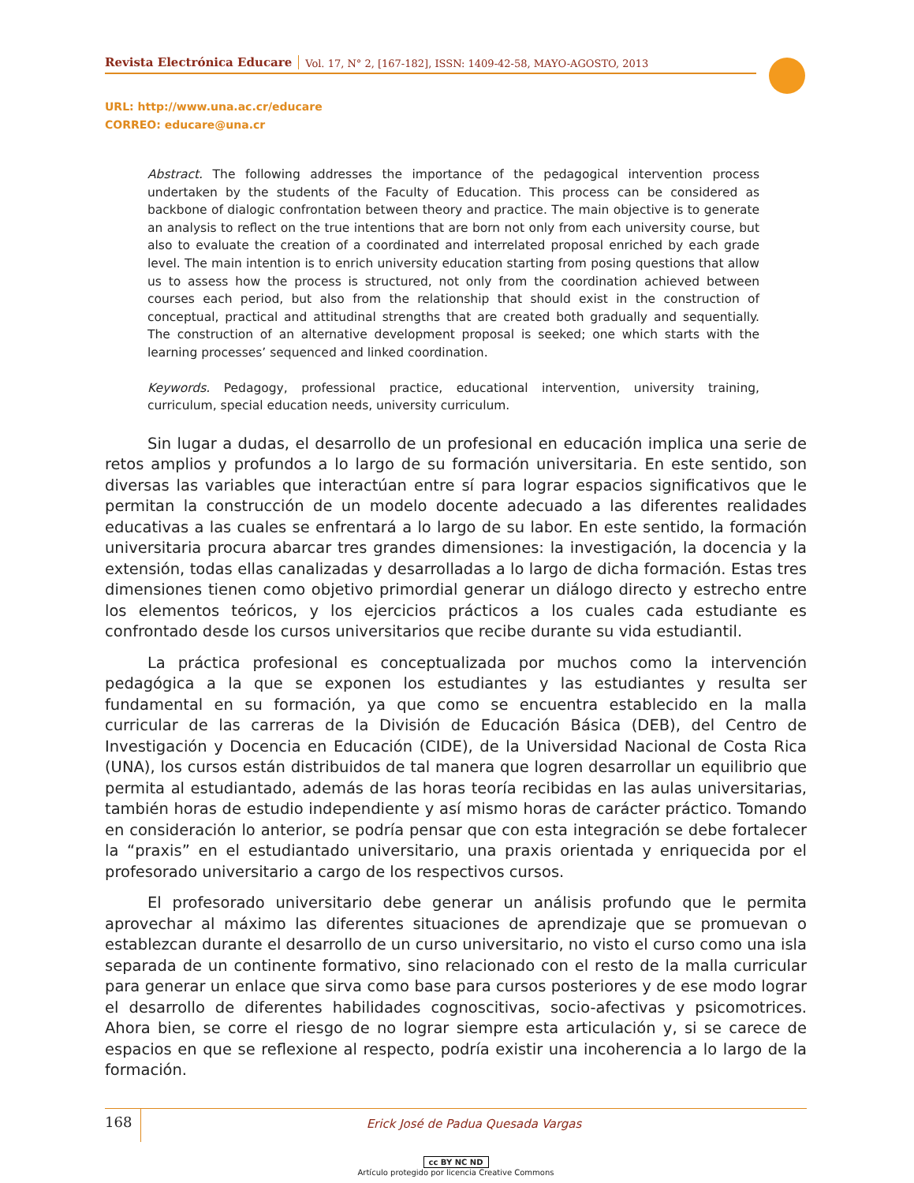Revista Electrónica Educare
Vol. 17, N° 2, [167-182], ISSN: 1409-42-58, MAYO-AGOSTO, 2013
URL: http://www.una.ac.cr/educare
CORREO: educare@una.cr
Abstract. The following addresses the importance of the pedagogical intervention process undertaken by the students of the Faculty of Education. This process can be considered as backbone of dialogic confrontation between theory and practice. The main objective is to generate an analysis to reflect on the true intentions that are born not only from each university course, but also to evaluate the creation of a coordinated and interrelated proposal enriched by each grade level. The main intention is to enrich university education starting from posing questions that allow us to assess how the process is structured, not only from the coordination achieved between courses each period, but also from the relationship that should exist in the construction of conceptual, practical and attitudinal strengths that are created both gradually and sequentially. The construction of an alternative development proposal is seeked; one which starts with the learning processes’ sequenced and linked coordination.
Keywords. Pedagogy, professional practice, educational intervention, university training, curriculum, special education needs, university curriculum.
Sin lugar a dudas, el desarrollo de un profesional en educación implica una serie de retos amplios y profundos a lo largo de su formación universitaria. En este sentido, son diversas las variables que interactúan entre sí para lograr espacios significativos que le permitan la construcción de un modelo docente adecuado a las diferentes realidades educativas a las cuales se enfrentará a lo largo de su labor. En este sentido, la formación universitaria procura abarcar tres grandes dimensiones: la investigación, la docencia y la extensión, todas ellas canalizadas y desarrolladas a lo largo de dicha formación. Estas tres dimensiones tienen como objetivo primordial generar un diálogo directo y estrecho entre los elementos teóricos, y los ejercicios prácticos a los cuales cada estudiante es confrontado desde los cursos universitarios que recibe durante su vida estudiantil.
La práctica profesional es conceptualizada por muchos como la intervención pedagógica a la que se exponen los estudiantes y las estudiantes y resulta ser fundamental en su formación, ya que como se encuentra establecido en la malla curricular de las carreras de la División de Educación Básica (DEB), del Centro de Investigación y Docencia en Educación (CIDE), de la Universidad Nacional de Costa Rica (UNA), los cursos están distribuidos de tal manera que logren desarrollar un equilibrio que permita al estudiantado, además de las horas teoría recibidas en las aulas universitarias, también horas de estudio independiente y así mismo horas de carácter práctico. Tomando en consideración lo anterior, se podría pensar que con esta integración se debe fortalecer la “praxis” en el estudiantado universitario, una praxis orientada y enriquecida por el profesorado universitario a cargo de los respectivos cursos.
El profesorado universitario debe generar un análisis profundo que le permita aprovechar al máximo las diferentes situaciones de aprendizaje que se promuevan o establezcan durante el desarrollo de un curso universitario, no visto el curso como una isla separada de un continente formativo, sino relacionado con el resto de la malla curricular para generar un enlace que sirva como base para cursos posteriores y de ese modo lograr el desarrollo de diferentes habilidades cognoscitivas, socio-afectivas y psicomotrices. Ahora bien, se corre el riesgo de no lograr siempre esta articulación y, si se carece de espacios en que se reflexione al respecto, podría existir una incoherencia a lo largo de la formación.
168
Erick José de Padua Quesada Vargas
cc BY NC ND
Artículo protegido por licencia Creative Commons